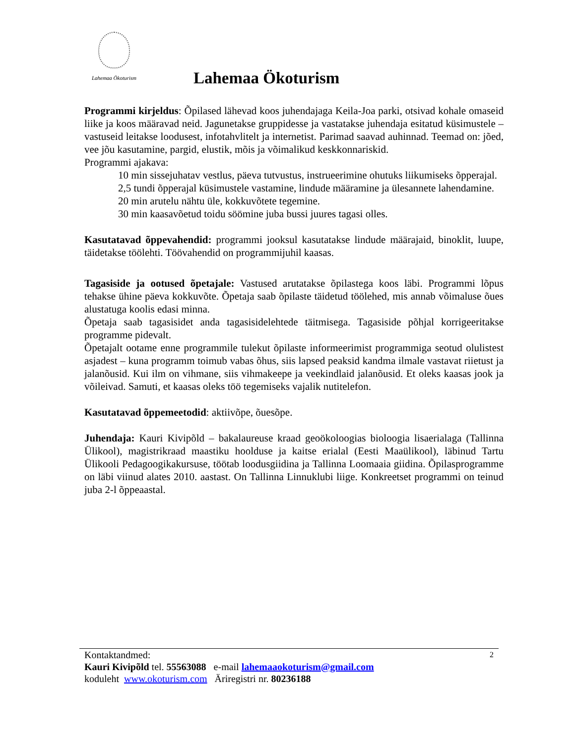Lahemaa Ökoturism
Lahemaa Ökoturism
Programmi kirjeldus: Õpilased lähevad koos juhendajaga Keila-Joa parki, otsivad kohale omaseid liike ja koos määravad neid. Jagunetakse gruppidesse ja vastatakse juhendaja esitatud küsimustele – vastuseid leitakse loodusest, infotahvlitelt ja internetist. Parimad saavad auhinnad. Teemad on: jõed, vee jõu kasutamine, pargid, elustik, mõis ja võimalikud keskkonnariskid.
Programmi ajakava:
10 min sissejuhatav vestlus, päeva tutvustus, instrueerimine ohutuks liikumiseks õpperajal.
2,5 tundi õpperajal küsimustele vastamine, lindude määramine ja ülesannete lahendamine.
20 min arutelu nähtu üle, kokkuvõtete tegemine.
30 min kaasavõetud toidu söömine juba bussi juures tagasi olles.
Kasutatavad õppevahendid: programmi jooksul kasutatakse lindude määrajaid, binoklit, luupe, täidetakse töölehti. Töövahendid on programmijuhil kaasas.
Tagasiside ja ootused õpetajale: Vastused arutatakse õpilastega koos läbi. Programmi lõpus tehakse ühine päeva kokkuvõte. Õpetaja saab õpilaste täidetud töölehed, mis annab võimaluse õues alustatuga koolis edasi minna.
Õpetaja saab tagasisidet anda tagasisidelehtede täitmisega. Tagasiside põhjal korrigeeritakse programme pidevalt.
Õpetajalt ootame enne programmile tulekut õpilaste informeerimist programmiga seotud olulistest asjadest – kuna programm toimub vabas õhus, siis lapsed peaksid kandma ilmale vastavat riietust ja jalanõusid. Kui ilm on vihmane, siis vihmakeepe ja veekindlaid jalanõusid. Et oleks kaasas jook ja võileivad. Samuti, et kaasas oleks töö tegemiseks vajalik nutitelefon.
Kasutatavad õppemeetodid: aktiivõpe, õuesõpe.
Juhendaja: Kauri Kivipõld – bakalaureuse kraad geoökoloogias bioloogia lisaerialaga (Tallinna Ülikool), magistrikraad maastiku hoolduse ja kaitse erialal (Eesti Maaülikool), läbinud Tartu Ülikooli Pedagoogikakursuse, töötab loodusgiidina ja Tallinna Loomaaia giidina. Õpilasprogramme on läbi viinud alates 2010. aastast. On Tallinna Linnuklubi liige. Konkreetset programmi on teinud juba 2-l õppeaastal.
2
Kontaktandmed:
Kauri Kivipõld tel. 55563088 e-mail lahemaaokoturism@gmail.com
koduleht www.okoturism.com Äriregistri nr. 80236188